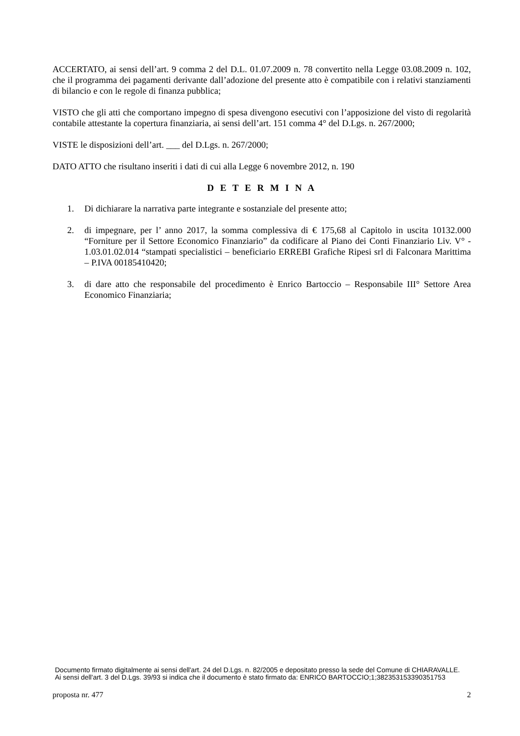ACCERTATO, ai sensi dell’art. 9 comma 2 del D.L. 01.07.2009 n. 78 convertito nella Legge 03.08.2009 n. 102, che il programma dei pagamenti derivante dall’adozione del presente atto è compatibile con i relativi stanziamenti di bilancio e con le regole di finanza pubblica;
VISTO che gli atti che comportano impegno di spesa divengono esecutivi con l’apposizione del visto di regolarità contabile attestante la copertura finanziaria, ai sensi dell’art. 151 comma 4° del D.Lgs. n. 267/2000;
VISTE le disposizioni dell’art. ___ del D.Lgs. n. 267/2000;
DATO ATTO che risultano inseriti i dati di cui alla Legge 6 novembre 2012, n. 190
D E T E R M I N A
1. Di dichiarare la narrativa parte integrante e sostanziale del presente atto;
2. di impegnare, per l’ anno 2017, la somma complessiva di € 175,68 al Capitolo in uscita 10132.000 “Forniture per il Settore Economico Finanziario” da codificare al Piano dei Conti Finanziario Liv. V° - 1.03.01.02.014 “stampati specialistici – beneficiario ERREBI Grafiche Ripesi srl di Falconara Marittima – P.IVA 00185410420;
3. di dare atto che responsabile del procedimento è Enrico Bartoccio – Responsabile III° Settore Area Economico Finanziaria;
Documento firmato digitalmente ai sensi dell'art. 24 del D.Lgs. n. 82/2005 e depositato presso la sede del Comune di CHIARAVALLE. Ai sensi dell'art. 3 del D.Lgs. 39/93 si indica che il documento è stato firmato da: ENRICO BARTOCCIO;1;382353153390351753
proposta nr. 477 2